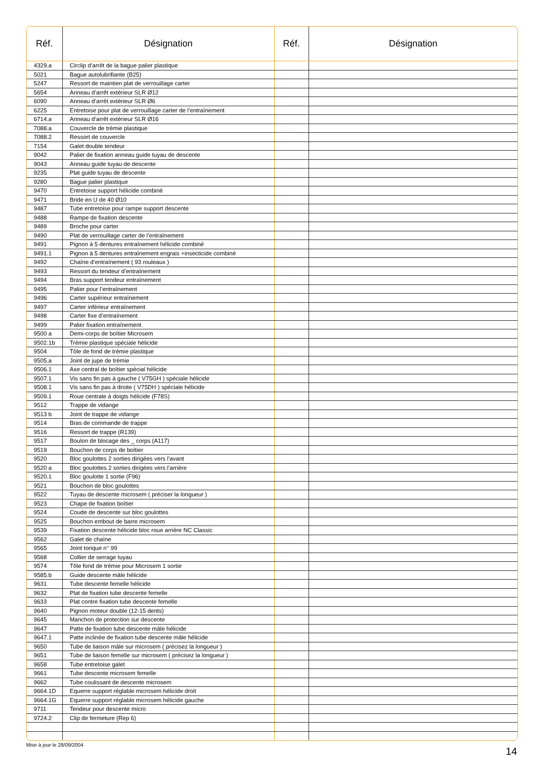| Réf. | Désignation | Réf. | Désignation |
| --- | --- | --- | --- |
| 4329.a | Circlip d’arrêt de la bague palier plastique | | |
| 5021 | Bague autolubrifiante (B25) | | |
| 5247 | Ressort de maintien plat de verrouillage carter | | |
| 5654 | Anneau d’arrêt extérieur SLR Ø12 | | |
| 6090 | Anneau d’arrêt extérieur SLR Ø6 | | |
| 6225 | Entretoise pour plat de verrouillage carter de l’entraînement | | |
| 6714.a | Anneau d’arrêt extérieur SLR Ø16 | | |
| 7088.a | Couvercle de trémie plastique | | |
| 7088.2 | Ressort de couvercle | | |
| 7154 | Galet double tendeur | | |
| 9042 | Palier de fixation anneau guide tuyau de descente | | |
| 9043 | Anneau guide tuyau de descente | | |
| 9235 | Plat guide tuyau de descente | | |
| 9280 | Bague palier plastique | | |
| 9470 | Entretoise support hélicide combiné | | |
| 9471 | Bride en U de 40 Ø10 | | |
| 9487 | Tube entretoise pour rampe support descente | | |
| 9488 | Rampe de fixation descente | | |
| 9489 | Broche pour carter | | |
| 9490 | Plat de verrouillage carter de l’entraînement | | |
| 9491 | Pignon à 5 dentures entraînement hélicide combiné | | |
| 9491.1 | Pignon à 5 dentures entraînement engrais +insecticide combiné | | |
| 9492 | Chaîne d’entraînement ( 93 rouleaux ) | | |
| 9493 | Ressort du tendeur d’entraînement | | |
| 9494 | Bras support tendeur entraînement | | |
| 9495 | Palier pour l’entraînement | | |
| 9496 | Carter supérieur entraînement | | |
| 9497 | Carter inférieur entraînement | | |
| 9498 | Carter fixe d’entraînement | | |
| 9499 | Palier fixation entraînement | | |
| 9500 a | Demi-corps de boîtier Microsem | | |
| 9502.1b | Trémie plastique spéciale hélicide | | |
| 9504 | Tôle de fond de trémie plastique | | |
| 9505.a | Joint de jupe de trémie | | |
| 9506.1 | Axe central de boîtier spécial hélicide | | |
| 9507.1 | Vis sans fin pas à gauche ( V75GH ) spéciale hélicide | | |
| 9508.1 | Vis sans fin pas à droite ( V75DH ) spéciale hélicide | | |
| 9509.1 | Roue centrale à doigts hélicide (F78S) | | |
| 9512 | Trappe de vidange | | |
| 9513 b | Joint de trappe de vidange | | |
| 9514 | Bras de commande de trappe | | |
| 9516 | Ressort de trappe (R139) | | |
| 9517 | Boulon de blocage des _ corps (A117) | | |
| 9519 | Bouchon de corps de boîtier | | |
| 9520 | Bloc goulottes 2 sorties dirigées vers l’avant | | |
| 9520 a | Bloc goulottes 2 sorties dirigées vers l’arrière | | |
| 9520.1 | Bloc goulotte 1 sortie (F96) | | |
| 9521 | Bouchon de bloc goulottes | | |
| 9522 | Tuyau de descente microsem ( préciser la longueur ) | | |
| 9523 | Chape de fixation boîtier | | |
| 9524 | Coude de descente sur bloc goulottes | | |
| 9525 | Bouchon embout de barre microsem | | |
| 9539 | Fixation descente hélicide bloc roue arrière NC Classic | | |
| 9562 | Galet de chaîne | | |
| 9565 | Joint torique n° 99 | | |
| 9568 | Collier de serrage tuyau | | |
| 9574 | Tôle fond de trémie pour Microsem 1 sortie | | |
| 9585.b | Guide descente mâle hélicide | | |
| 9631 | Tube descente femelle hélicide | | |
| 9632 | Plat de fixation tube descente femelle | | |
| 9633 | Plat contre fixation tube descente femelle | | |
| 9640 | Pignon moteur double (12-15 dents) | | |
| 9645 | Manchon de protection sur descente | | |
| 9647 | Patte de fixation tube descente mâle hélicide | | |
| 9647.1 | Patte inclinée de fixation tube descente mâle hélicide | | |
| 9650 | Tube de liaison mâle sur microsem ( précisez la longueur ) | | |
| 9651 | Tube de liaison femelle sur microsem ( précisez la longueur ) | | |
| 9658 | Tube entretoise galet | | |
| 9661 | Tube descente microsem femelle | | |
| 9662 | Tube coulissant de descente microsem | | |
| 9664.1D | Equerre support réglable microsem hélicide droit | | |
| 9664.1G | Equerre support réglable microsem hélicide gauche | | |
| 9711 | Tendeur pour descente micro | | |
| 9724.2 | Clip de fermeture (Rep 6) | | |
Mise à jour le 28/09/2004
14